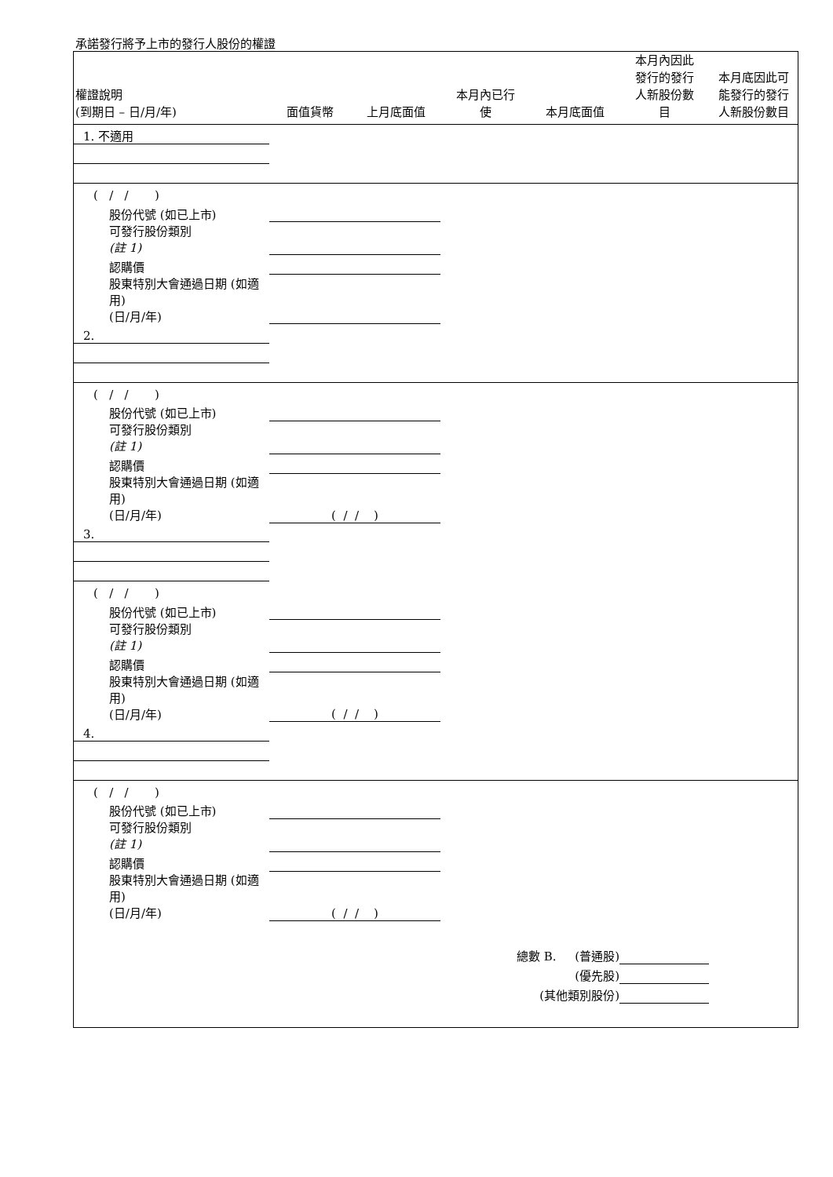承諾發行將予上市的發行人股份的權證
| 權證說明 (到期日 – 日/月/年) | 面值貨幣 | 上月底面值 | 本月內已行 使 | 本月底面值 | 本月內因此 發行的發行 人新股份數 目 | 本月底因此可 能發行的發行 人新股份數目 |
| --- | --- | --- | --- | --- | --- | --- |
| 1. 不適用 | | | | | | |
| ( / / ) | | | | | | |
| 股份代號 (如已上市) | | | | | | |
| 可發行股份類別 (註 1) | | | | | | |
| 認購價 | | | | | | |
| 股東特別大會通過日期 (如適用) (日/月/年) | | | | | | |
| 2. | | | | | | |
| ( / / ) | | | | | | |
| 股份代號 (如已上市) | | | | | | |
| 可發行股份類別 (註 1) | | | | | | |
| 認購價 | | | | | | |
| 股東特別大會通過日期 (如適用) (日/月/年) | ( / / ) | | | | | |
| 3. | | | | | | |
| ( / / ) | | | | | | |
| 股份代號 (如已上市) | | | | | | |
| 可發行股份類別 (註 1) | | | | | | |
| 認購價 | | | | | | |
| 股東特別大會通過日期 (如適用) (日/月/年) | ( / / ) | | | | | |
| 4. | | | | | | |
| ( / / ) | | | | | | |
| 股份代號 (如已上市) | | | | | | |
| 可發行股份類別 (註 1) | | | | | | |
| 認購價 | | | | | | |
| 股東特別大會通過日期 (如適用) (日/月/年) | ( / / ) | | | | | |
| 總數 B. (普通股) | | | | | | |
| (優先股) | | | | | | |
| (其他類別股份) | | | | | | |